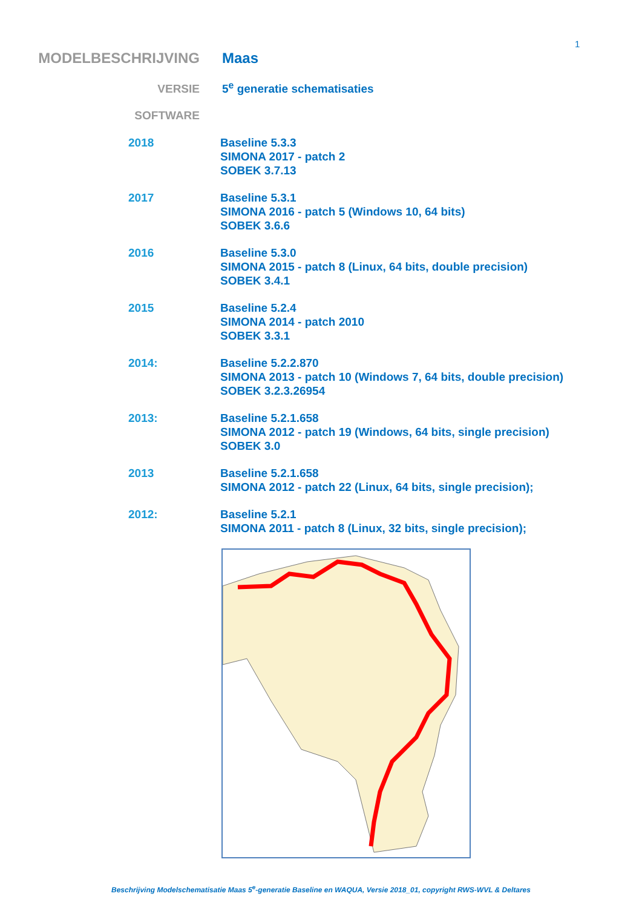1
MODELBESCHRIJVING Maas
VERSIE 5<sup>e</sup> generatie schematisaties
SOFTWARE
2018 Baseline 5.3.3
SIMONA 2017 - patch 2
SOBEK 3.7.13
2017 Baseline 5.3.1
SIMONA 2016 - patch 5 (Windows 10, 64 bits)
SOBEK 3.6.6
2016 Baseline 5.3.0
SIMONA 2015 - patch 8 (Linux, 64 bits, double precision)
SOBEK 3.4.1
2015 Baseline 5.2.4
SIMONA 2014 - patch 2010
SOBEK 3.3.1
2014: Baseline 5.2.2.870
SIMONA 2013 - patch 10 (Windows 7, 64 bits, double precision)
SOBEK 3.2.3.26954
2013: Baseline 5.2.1.658
SIMONA 2012 - patch 19 (Windows, 64 bits, single precision)
SOBEK 3.0
2013 Baseline 5.2.1.658
SIMONA 2012 - patch 22 (Linux, 64 bits, single precision);
2012: Baseline 5.2.1
SIMONA 2011 - patch 8 (Linux, 32 bits, single precision);
Beschrijving Modelschematisatie Maas 5<sup>e</sup>-generatie Baseline en WAQUA, Versie 2018_01, copyright RWS-WVL & Deltares